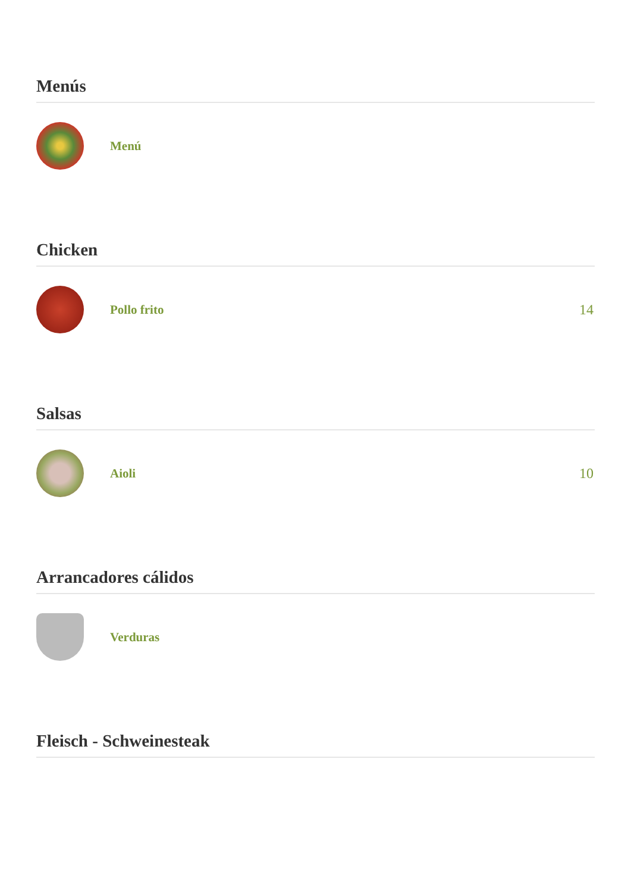Menús
Menú
Chicken
Pollo frito 14
Salsas
Aioli 10
Arrancadores cálidos
Verduras
Fleisch - Schweinesteak